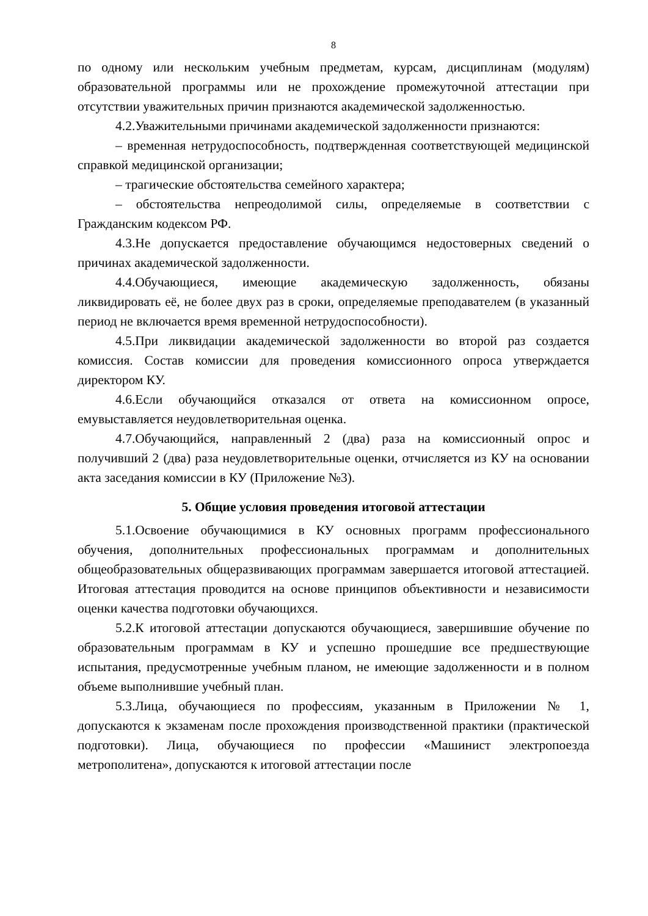8
по одному или нескольким учебным предметам, курсам, дисциплинам (модулям) образовательной программы или не прохождение промежуточной аттестации при отсутствии уважительных причин признаются академической задолженностью.
4.2.Уважительными причинами академической задолженности признаются:
– временная нетрудоспособность, подтвержденная соответствующей медицинской справкой медицинской организации;
– трагические обстоятельства семейного характера;
– обстоятельства непреодолимой силы, определяемые в соответствии с Гражданским кодексом РФ.
4.3.Не допускается предоставление обучающимся недостоверных сведений о причинах академической задолженности.
4.4.Обучающиеся, имеющие академическую задолженность, обязаны ликвидировать её, не более двух раз в сроки, определяемые преподавателем (в указанный период не включается время временной нетрудоспособности).
4.5.При ликвидации академической задолженности во второй раз создается комиссия. Состав комиссии для проведения комиссионного опроса утверждается директором КУ.
4.6.Если обучающийся отказался от ответа на комиссионном опросе, емувыставляется неудовлетворительная оценка.
4.7.Обучающийся, направленный 2 (два) раза на комиссионный опрос и получивший 2 (два) раза неудовлетворительные оценки, отчисляется из КУ на основании акта заседания комиссии в КУ (Приложение №3).
5. Общие условия проведения итоговой аттестации
5.1.Освоение обучающимися в КУ основных программ профессионального обучения, дополнительных профессиональных программам и дополнительных общеобразовательных общеразвивающих программам завершается итоговой аттестацией. Итоговая аттестация проводится на основе принципов объективности и независимости оценки качества подготовки обучающихся.
5.2.К итоговой аттестации допускаются обучающиеся, завершившие обучение по образовательным программам в КУ и успешно прошедшие все предшествующие испытания, предусмотренные учебным планом, не имеющие задолженности и в полном объеме выполнившие учебный план.
5.3.Лица, обучающиеся по профессиям, указанным в Приложении № 1, допускаются к экзаменам после прохождения производственной практики (практической подготовки). Лица, обучающиеся по профессии «Машинист электропоезда метрополитена», допускаются к итоговой аттестации после